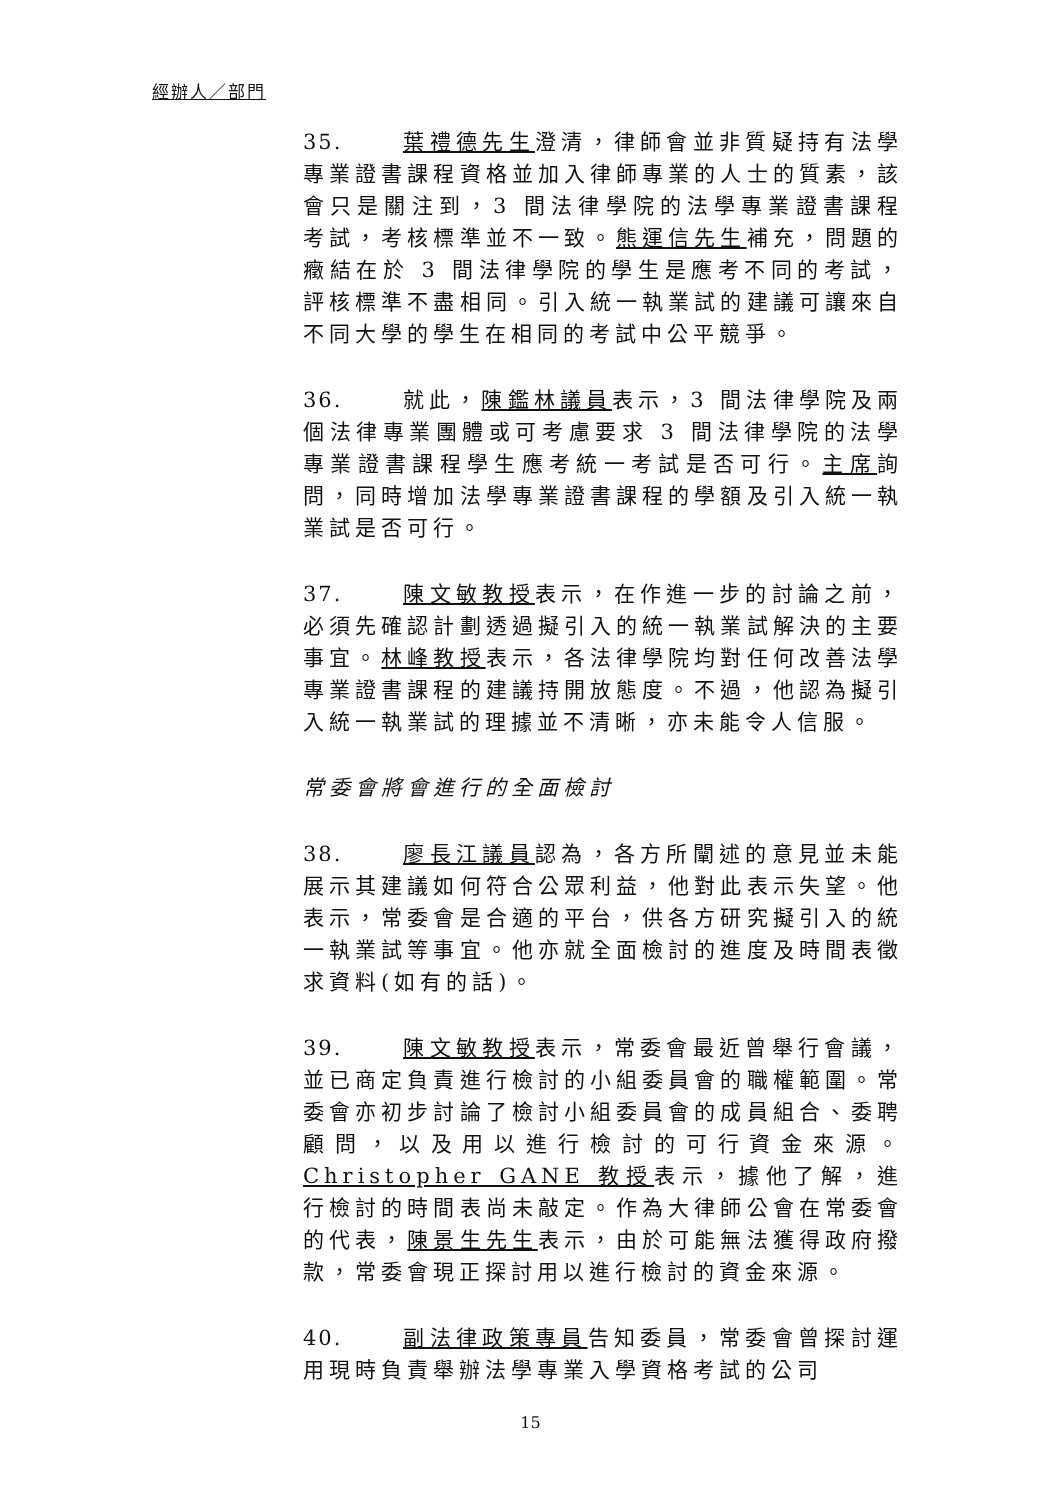經辦人／部門
35. 葉禮德先生澄清，律師會並非質疑持有法學專業證書課程資格並加入律師專業的人士的質素，該會只是關注到，3 間法律學院的法學專業證書課程考試，考核標準並不一致。熊運信先生補充，問題的癥結在於 3 間法律學院的學生是應考不同的考試，評核標準不盡相同。引入統一執業試的建議可讓來自不同大學的學生在相同的考試中公平競爭。
36. 就此，陳鑑林議員表示，3 間法律學院及兩個法律專業團體或可考慮要求 3 間法律學院的法學專業證書課程學生應考統一考試是否可行。主席詢問，同時增加法學專業證書課程的學額及引入統一執業試是否可行。
37. 陳文敏教授表示，在作進一步的討論之前，必須先確認計劃透過擬引入的統一執業試解決的主要事宜。林峰教授表示，各法律學院均對任何改善法學專業證書課程的建議持開放態度。不過，他認為擬引入統一執業試的理據並不清晰，亦未能令人信服。
常委會將會進行的全面檢討
38. 廖長江議員認為，各方所闡述的意見並未能展示其建議如何符合公眾利益，他對此表示失望。他表示，常委會是合適的平台，供各方研究擬引入的統一執業試等事宜。他亦就全面檢討的進度及時間表徵求資料(如有的話)。
39. 陳文敏教授表示，常委會最近曾舉行會議，並已商定負責進行檢討的小組委員會的職權範圍。常委會亦初步討論了檢討小組委員會的成員組合、委聘顧問，以及用以進行檢討的可行資金來源。Christopher GANE 教授表示，據他了解，進行檢討的時間表尚未敲定。作為大律師公會在常委會的代表，陳景生先生表示，由於可能無法獲得政府撥款，常委會現正探討用以進行檢討的資金來源。
40. 副法律政策專員告知委員，常委會曾探討運用現時負責舉辦法學專業入學資格考試的公司
15